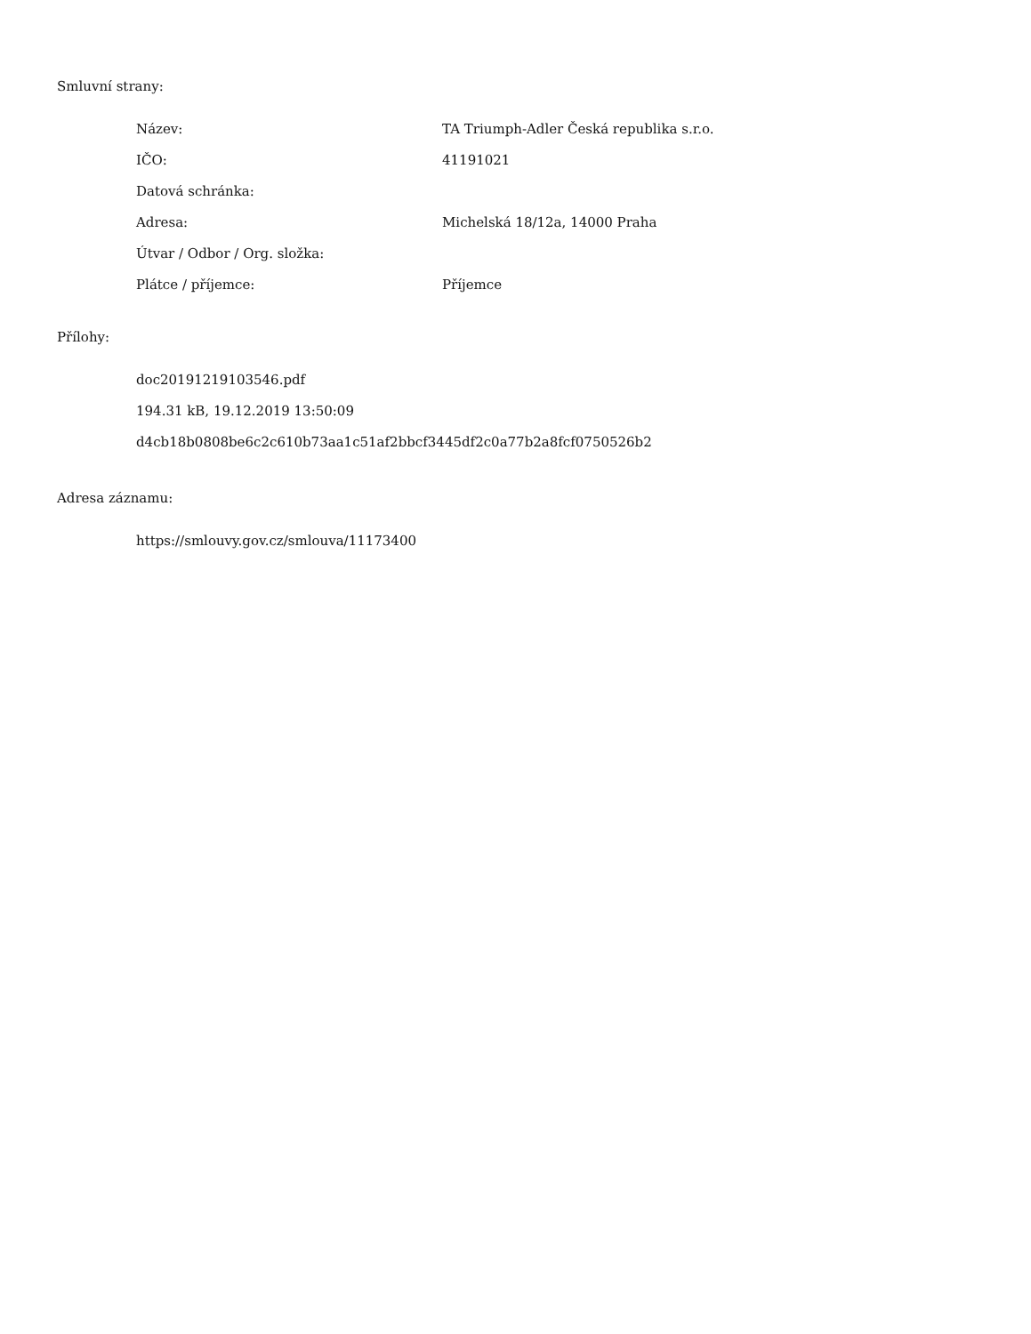Smluvní strany:
| Název: | TA Triumph-Adler Česká republika s.r.o. |
| IČO: | 41191021 |
| Datová schránka: | |
| Adresa: | Michelská 18/12a, 14000 Praha |
| Útvar / Odbor / Org. složka: | |
| Plátce / příjemce: | Příjemce |
Přílohy:
doc20191219103546.pdf
194.31 kB, 19.12.2019 13:50:09
d4cb18b0808be6c2c610b73aa1c51af2bbcf3445df2c0a77b2a8fcf0750526b2
Adresa záznamu:
https://smlouvy.gov.cz/smlouva/11173400